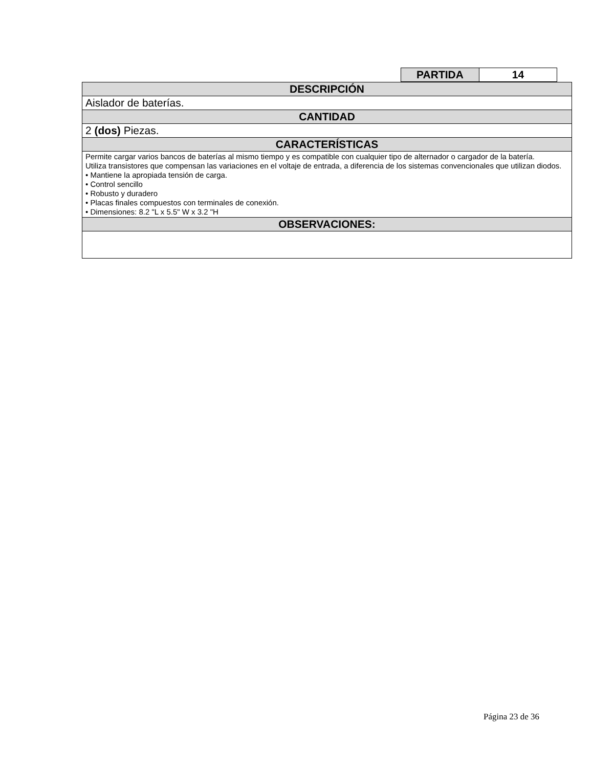| PARTIDA | 14 |
| DESCRIPCIÓN |
| Aislador de baterías. |
| CANTIDAD |
| 2 (dos) Piezas. |
| CARACTERÍSTICAS |
| Permite cargar varios bancos de baterías al mismo tiempo y es compatible con cualquier tipo de alternador o cargador de la batería. Utiliza transistores que compensan las variaciones en el voltaje de entrada, a diferencia de los sistemas convencionales que utilizan diodos. • Mantiene la apropiada tensión de carga. • Control sencillo • Robusto y duradero • Placas finales compuestos con terminales de conexión. • Dimensiones: 8.2 "L x 5.5" W x 3.2 "H |
| OBSERVACIONES: |
Página 23 de 36